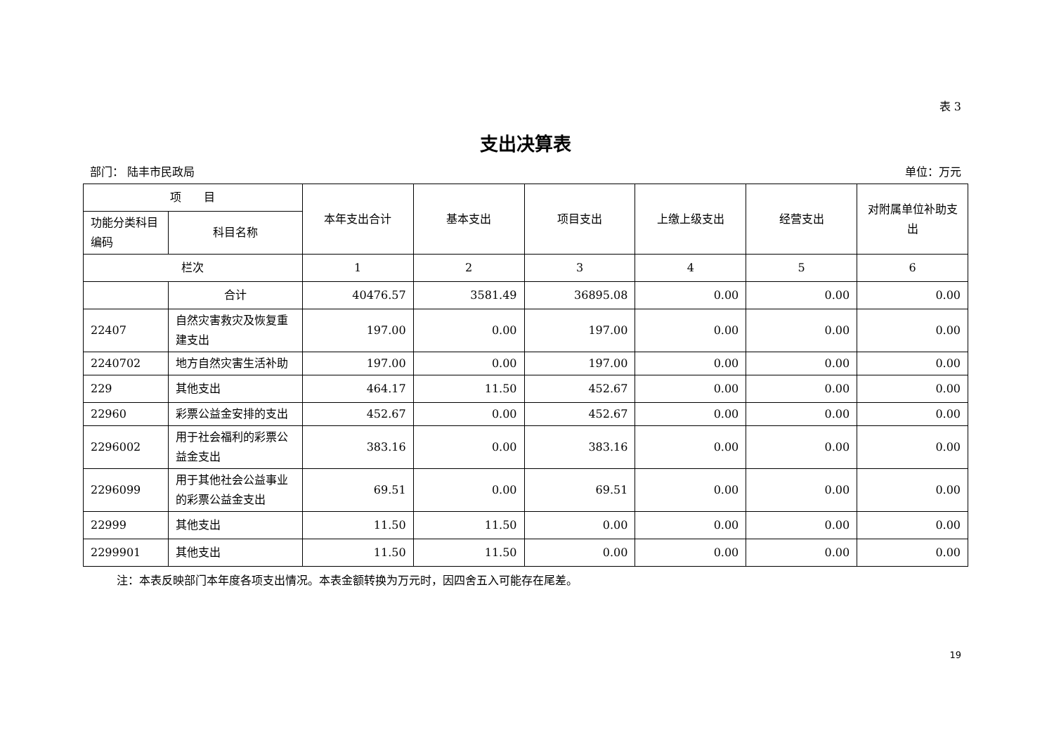表 3
支出决算表
部门： 陆丰市民政局 单位：万元
| 项 目 | | 本年支出合计 | 基本支出 | 项目支出 | 上缴上级支出 | 经营支出 | 对附属单位补助支出 |
| --- | --- | --- | --- | --- | --- | --- | --- |
| 功能分类科目编码 | 科目名称 | | | | | | |
| 栏次 | | 1 | 2 | 3 | 4 | 5 | 6 |
| | 合计 | 40476.57 | 3581.49 | 36895.08 | 0.00 | 0.00 | 0.00 |
| 22407 | 自然灾害救灾及恢复重建支出 | 197.00 | 0.00 | 197.00 | 0.00 | 0.00 | 0.00 |
| 2240702 | 地方自然灾害生活补助 | 197.00 | 0.00 | 197.00 | 0.00 | 0.00 | 0.00 |
| 229 | 其他支出 | 464.17 | 11.50 | 452.67 | 0.00 | 0.00 | 0.00 |
| 22960 | 彩票公益金安排的支出 | 452.67 | 0.00 | 452.67 | 0.00 | 0.00 | 0.00 |
| 2296002 | 用于社会福利的彩票公益金支出 | 383.16 | 0.00 | 383.16 | 0.00 | 0.00 | 0.00 |
| 2296099 | 用于其他社会公益事业的彩票公益金支出 | 69.51 | 0.00 | 69.51 | 0.00 | 0.00 | 0.00 |
| 22999 | 其他支出 | 11.50 | 11.50 | 0.00 | 0.00 | 0.00 | 0.00 |
| 2299901 | 其他支出 | 11.50 | 11.50 | 0.00 | 0.00 | 0.00 | 0.00 |
注：本表反映部门本年度各项支出情况。本表金额转换为万元时，因四舍五入可能存在尾差。
19